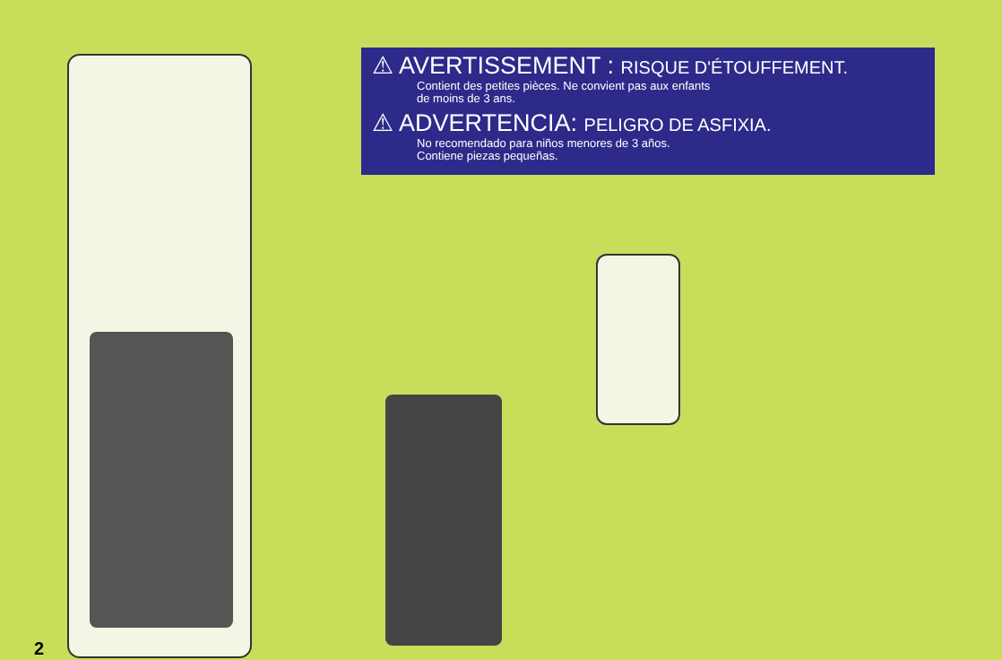⚠ AVERTISSEMENT : RISQUE D'ÉTOUFFEMENT.
Contient des petites pièces. Ne convient pas aux enfants
de moins de 3 ans.
⚠ ADVERTENCIA: PELIGRO DE ASFIXIA.
No recomendado para niños menores de 3 años.
Contiene piezas pequeñas.
2